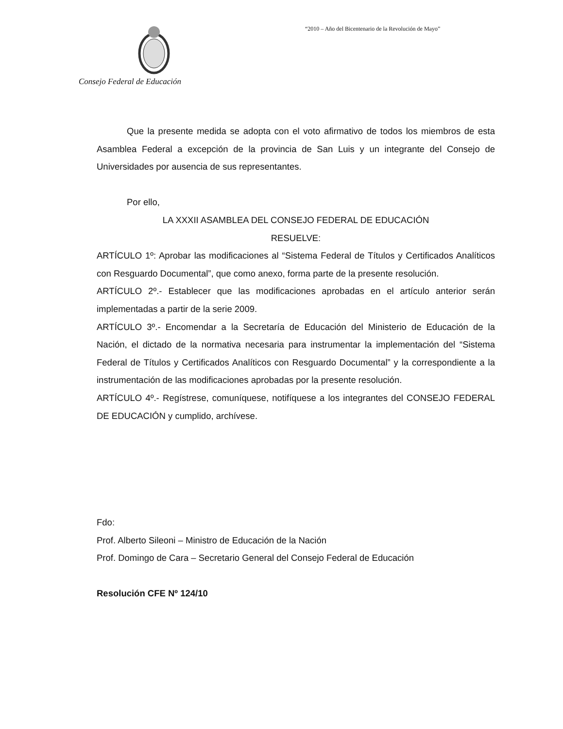“2010 – Año del Bicentenario de la Revolución de Mayo”
Consejo Federal de Educación
Que la presente medida se adopta con el voto afirmativo de todos los miembros de esta Asamblea Federal a excepción de la provincia de San Luis y un integrante del Consejo de Universidades por ausencia de sus representantes.
Por ello,
LA XXXII ASAMBLEA DEL CONSEJO FEDERAL DE EDUCACIÓN
RESUELVE:
ARTÍCULO 1º: Aprobar las modificaciones al “Sistema Federal de Títulos y Certificados Analíticos con Resguardo Documental”, que como anexo, forma parte de la presente resolución.
ARTÍCULO 2º.- Establecer que las modificaciones aprobadas en el artículo anterior serán implementadas a partir de la serie 2009.
ARTÍCULO 3º.- Encomendar a la Secretaría de Educación del Ministerio de Educación de la Nación, el dictado de la normativa necesaria para instrumentar la implementación del “Sistema Federal de Títulos y Certificados Analíticos con Resguardo Documental” y la correspondiente a la instrumentación de las modificaciones aprobadas por la presente resolución.
ARTÍCULO 4º.- Regístrese, comuníquese, notifíquese a los integrantes del CONSEJO FEDERAL DE EDUCACIÓN y cumplido, archívese.
Fdo:
Prof. Alberto Sileoni – Ministro de Educación de la Nación
Prof. Domingo de Cara – Secretario General del Consejo Federal de Educación
Resolución CFE Nº 124/10